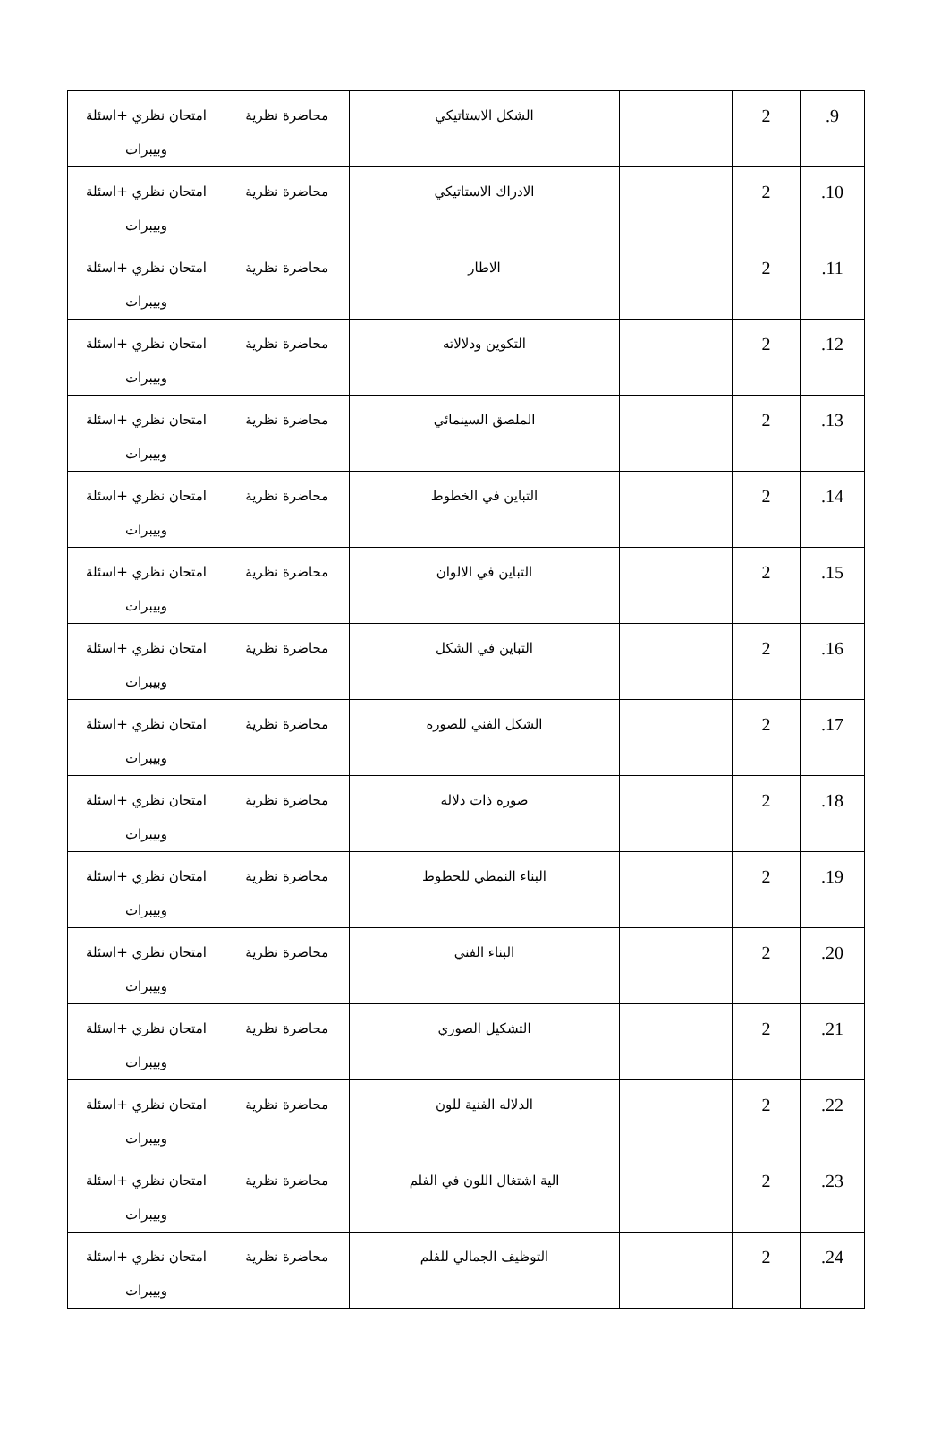| 9. | 2 | | الشكل الاستاتيكي | محاضرة نظرية | امتحان نظري +اسئلة وبيبرات |
| 10. | 2 | | الادراك الاستاتيكي | محاضرة نظرية | امتحان نظري +اسئلة وبيبرات |
| 11. | 2 | | الاطار | محاضرة نظرية | امتحان نظري +اسئلة وبيبرات |
| 12. | 2 | | التكوين ودلالاته | محاضرة نظرية | امتحان نظري +اسئلة وبيبرات |
| 13. | 2 | | الملصق السينمائي | محاضرة نظرية | امتحان نظري +اسئلة وبيبرات |
| 14. | 2 | | التباين في الخطوط | محاضرة نظرية | امتحان نظري +اسئلة وبيبرات |
| 15. | 2 | | التباين في الالوان | محاضرة نظرية | امتحان نظري +اسئلة وبيبرات |
| 16. | 2 | | التباين في الشكل | محاضرة نظرية | امتحان نظري +اسئلة وبيبرات |
| 17. | 2 | | الشكل الفني للصوره | محاضرة نظرية | امتحان نظري +اسئلة وبيبرات |
| 18. | 2 | | صوره ذات دلاله | محاضرة نظرية | امتحان نظري +اسئلة وبيبرات |
| 19. | 2 | | البناء النمطي للخطوط | محاضرة نظرية | امتحان نظري +اسئلة وبيبرات |
| 20. | 2 | | البناء الفني | محاضرة نظرية | امتحان نظري +اسئلة وبيبرات |
| 21. | 2 | | التشكيل الصوري | محاضرة نظرية | امتحان نظري +اسئلة وبيبرات |
| 22. | 2 | | الدلاله الفنية للون | محاضرة نظرية | امتحان نظري +اسئلة وبيبرات |
| 23. | 2 | | الية اشتغال اللون في الفلم | محاضرة نظرية | امتحان نظري +اسئلة وبيبرات |
| 24. | 2 | | التوظيف الجمالي للفلم | محاضرة نظرية | امتحان نظري +اسئلة وبيبرات |